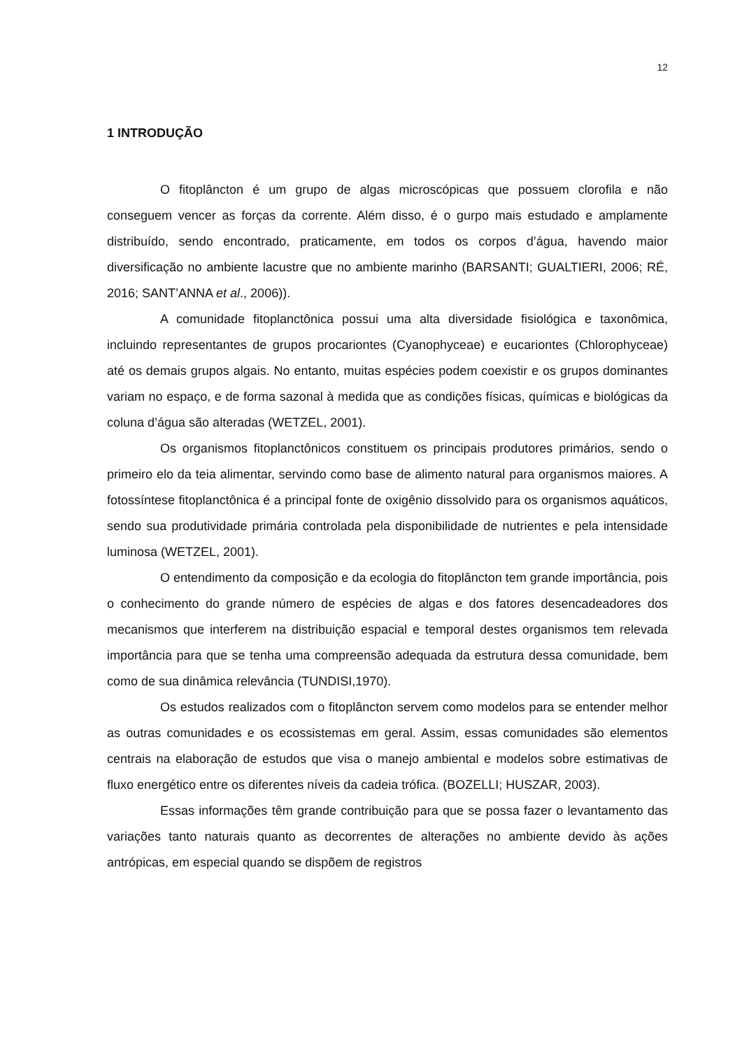12
1 INTRODUÇÃO
O fitoplâncton é um grupo de algas microscópicas que possuem clorofila e não conseguem vencer as forças da corrente. Além disso, é o gurpo mais estudado e amplamente distribuído, sendo encontrado, praticamente, em todos os corpos d’água, havendo maior diversificação no ambiente lacustre que no ambiente marinho (BARSANTI; GUALTIERI, 2006; RÉ, 2016; SANT’ANNA et al., 2006)).
A comunidade fitoplanctônica possui uma alta diversidade fisiológica e taxonômica, incluindo representantes de grupos procariontes (Cyanophyceae) e eucariontes (Chlorophyceae) até os demais grupos algais. No entanto, muitas espécies podem coexistir e os grupos dominantes variam no espaço, e de forma sazonal à medida que as condições físicas, químicas e biológicas da coluna d’água são alteradas (WETZEL, 2001).
Os organismos fitoplanctônicos constituem os principais produtores primários, sendo o primeiro elo da teia alimentar, servindo como base de alimento natural para organismos maiores. A fotossíntese fitoplanctônica é a principal fonte de oxigênio dissolvido para os organismos aquáticos, sendo sua produtividade primária controlada pela disponibilidade de nutrientes e pela intensidade luminosa (WETZEL, 2001).
O entendimento da composição e da ecologia do fitoplâncton tem grande importância, pois o conhecimento do grande número de espécies de algas e dos fatores desencadeadores dos mecanismos que interferem na distribuição espacial e temporal destes organismos tem relevada importância para que se tenha uma compreensão adequada da estrutura dessa comunidade, bem como de sua dinâmica relevância (TUNDISI,1970).
Os estudos realizados com o fitoplâncton servem como modelos para se entender melhor as outras comunidades e os ecossistemas em geral. Assim, essas comunidades são elementos centrais na elaboração de estudos que visa o manejo ambiental e modelos sobre estimativas de fluxo energético entre os diferentes níveis da cadeia trófica. (BOZELLI; HUSZAR, 2003).
Essas informações têm grande contribuição para que se possa fazer o levantamento das variações tanto naturais quanto as decorrentes de alterações no ambiente devido às ações antrópicas, em especial quando se dispõem de registros